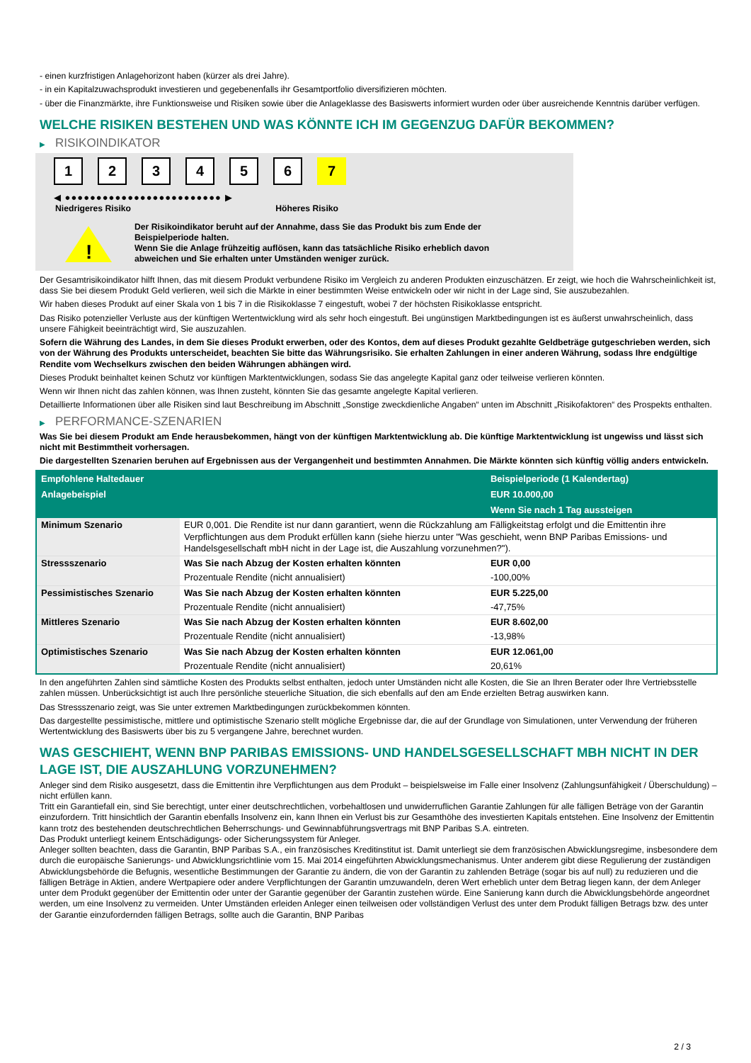- einen kurzfristigen Anlagehorizont haben (kürzer als drei Jahre).
- in ein Kapitalzuwachsprodukt investieren und gegebenenfalls ihr Gesamtportfolio diversifizieren möchten.
- über die Finanzmärkte, ihre Funktionsweise und Risiken sowie über die Anlageklasse des Basiswerts informiert wurden oder über ausreichende Kenntnis darüber verfügen.
WELCHE RISIKEN BESTEHEN UND WAS KÖNNTE ICH IM GEGENZUG DAFÜR BEKOMMEN?
▶ RISIKOINDIKATOR
1 2 3 4 5 6 7
◀ ●●●●●●●●●●●●●●●●●●●●●●●●● ▶
Niedrigeres Risiko Höheres Risiko
!
Der Risikoindikator beruht auf der Annahme, dass Sie das Produkt bis zum Ende der
Beispielperiode halten.
Wenn Sie die Anlage frühzeitig auflösen, kann das tatsächliche Risiko erheblich davon
abweichen und Sie erhalten unter Umständen weniger zurück.
Der Gesamtrisikoindikator hilft Ihnen, das mit diesem Produkt verbundene Risiko im Vergleich zu anderen Produkten einzuschätzen. Er zeigt, wie hoch die Wahrscheinlichkeit ist, dass Sie bei diesem Produkt Geld verlieren, weil sich die Märkte in einer bestimmten Weise entwickeln oder wir nicht in der Lage sind, Sie auszubezahlen.
Wir haben dieses Produkt auf einer Skala von 1 bis 7 in die Risikoklasse 7 eingestuft, wobei 7 der höchsten Risikoklasse entspricht.
Das Risiko potenzieller Verluste aus der künftigen Wertentwicklung wird als sehr hoch eingestuft. Bei ungünstigen Marktbedingungen ist es äußerst unwahrscheinlich, dass unsere Fähigkeit beeinträchtigt wird, Sie auszuzahlen.
Sofern die Währung des Landes, in dem Sie dieses Produkt erwerben, oder des Kontos, dem auf dieses Produkt gezahlte Geldbeträge gutgeschrieben werden, sich von der Währung des Produkts unterscheidet, beachten Sie bitte das Währungsrisiko. Sie erhalten Zahlungen in einer anderen Währung, sodass Ihre endgültige Rendite vom Wechselkurs zwischen den beiden Währungen abhängen wird.
Dieses Produkt beinhaltet keinen Schutz vor künftigen Marktentwicklungen, sodass Sie das angelegte Kapital ganz oder teilweise verlieren könnten.
Wenn wir Ihnen nicht das zahlen können, was Ihnen zusteht, könnten Sie das gesamte angelegte Kapital verlieren.
Detaillierte Informationen über alle Risiken sind laut Beschreibung im Abschnitt „Sonstige zweckdienliche Angaben“ unten im Abschnitt „Risikofaktoren“ des Prospekts enthalten.
▶ PERFORMANCE-SZENARIEN
Was Sie bei diesem Produkt am Ende herausbekommen, hängt von der künftigen Marktentwicklung ab. Die künftige Marktentwicklung ist ungewiss und lässt sich nicht mit Bestimmtheit vorhersagen.
Die dargestellten Szenarien beruhen auf Ergebnissen aus der Vergangenheit und bestimmten Annahmen. Die Märkte könnten sich künftig völlig anders entwickeln.
| Empfohlene Haltedauer | | Beispielperiode (1 Kalendertag) |
| --- | --- | --- |
| Anlagebeispiel | | EUR 10.000,00 |
| | | Wenn Sie nach 1 Tag aussteigen |
| Minimum Szenario | EUR 0,001. Die Rendite ist nur dann garantiert, wenn die Rückzahlung am Fälligkeitstag erfolgt und die Emittentin ihre Verpflichtungen aus dem Produkt erfüllen kann (siehe hierzu unter "Was geschieht, wenn BNP Paribas Emissions- und Handelsgesellschaft mbH nicht in der Lage ist, die Auszahlung vorzunehmen?"). | |
| Stressszenario | Was Sie nach Abzug der Kosten erhalten könnten | EUR 0,00 |
| | Prozentuale Rendite (nicht annualisiert) | -100,00% |
| Pessimistisches Szenario | Was Sie nach Abzug der Kosten erhalten könnten | EUR 5.225,00 |
| | Prozentuale Rendite (nicht annualisiert) | -47,75% |
| Mittleres Szenario | Was Sie nach Abzug der Kosten erhalten könnten | EUR 8.602,00 |
| | Prozentuale Rendite (nicht annualisiert) | -13,98% |
| Optimistisches Szenario | Was Sie nach Abzug der Kosten erhalten könnten | EUR 12.061,00 |
| | Prozentuale Rendite (nicht annualisiert) | 20,61% |
In den angeführten Zahlen sind sämtliche Kosten des Produkts selbst enthalten, jedoch unter Umständen nicht alle Kosten, die Sie an Ihren Berater oder Ihre Vertriebsstelle zahlen müssen. Unberücksichtigt ist auch Ihre persönliche steuerliche Situation, die sich ebenfalls auf den am Ende erzielten Betrag auswirken kann.
Das Stressszenario zeigt, was Sie unter extremen Marktbedingungen zurückbekommen könnten.
Das dargestellte pessimistische, mittlere und optimistische Szenario stellt mögliche Ergebnisse dar, die auf der Grundlage von Simulationen, unter Verwendung der früheren Wertentwicklung des Basiswerts über bis zu 5 vergangene Jahre, berechnet wurden.
WAS GESCHIEHT, WENN BNP PARIBAS EMISSIONS- UND HANDELSGESELLSCHAFT MBH NICHT IN DER LAGE IST, DIE AUSZAHLUNG VORZUNEHMEN?
Anleger sind dem Risiko ausgesetzt, dass die Emittentin ihre Verpflichtungen aus dem Produkt – beispielsweise im Falle einer Insolvenz (Zahlungsunfähigkeit / Überschuldung) – nicht erfüllen kann.
Tritt ein Garantiefall ein, sind Sie berechtigt, unter einer deutschrechtlichen, vorbehaltlosen und unwiderruflichen Garantie Zahlungen für alle fälligen Beträge von der Garantin einzufordern. Tritt hinsichtlich der Garantin ebenfalls Insolvenz ein, kann Ihnen ein Verlust bis zur Gesamthöhe des investierten Kapitals entstehen. Eine Insolvenz der Emittentin kann trotz des bestehenden deutschrechtlichen Beherrschungs- und Gewinnabführungsvertrags mit BNP Paribas S.A. eintreten.
Das Produkt unterliegt keinem Entschädigungs- oder Sicherungssystem für Anleger.
Anleger sollten beachten, dass die Garantin, BNP Paribas S.A., ein französisches Kreditinstitut ist. Damit unterliegt sie dem französischen Abwicklungsregime, insbesondere dem durch die europäische Sanierungs- und Abwicklungsrichtlinie vom 15. Mai 2014 eingeführten Abwicklungsmechanismus. Unter anderem gibt diese Regulierung der zuständigen Abwicklungsbehörde die Befugnis, wesentliche Bestimmungen der Garantie zu ändern, die von der Garantin zu zahlenden Beträge (sogar bis auf null) zu reduzieren und die fälligen Beträge in Aktien, andere Wertpapiere oder andere Verpflichtungen der Garantin umzuwandeln, deren Wert erheblich unter dem Betrag liegen kann, der dem Anleger unter dem Produkt gegenüber der Emittentin oder unter der Garantie gegenüber der Garantin zustehen würde. Eine Sanierung kann durch die Abwicklungsbehörde angeordnet werden, um eine Insolvenz zu vermeiden. Unter Umständen erleiden Anleger einen teilweisen oder vollständigen Verlust des unter dem Produkt fälligen Betrags bzw. des unter der Garantie einzufordernden fälligen Betrags, sollte auch die Garantin, BNP Paribas
2 / 3